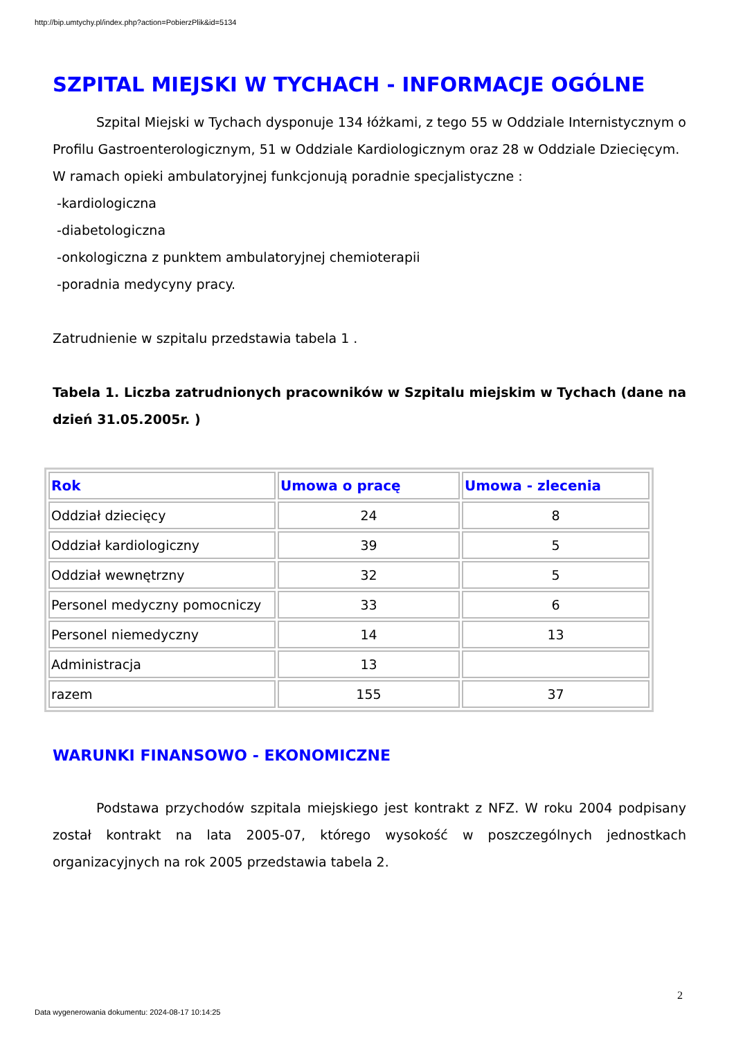http://bip.umtychy.pl/index.php?action=PobierzPlik&id=5134
SZPITAL MIEJSKI W TYCHACH - INFORMACJE OGÓLNE
Szpital Miejski w Tychach dysponuje 134 łóżkami, z tego 55 w Oddziale Internistycznym o Profilu Gastroenterologicznym, 51 w Oddziale Kardiologicznym oraz 28 w Oddziale Dziecięcym.
W ramach opieki ambulatoryjnej funkcjonują poradnie specjalistyczne :
-kardiologiczna
-diabetologiczna
-onkologiczna z punktem ambulatoryjnej chemioterapii
-poradnia medycyny pracy.
Zatrudnienie w szpitalu przedstawia tabela 1 .
Tabela 1. Liczba zatrudnionych pracowników w Szpitalu miejskim w Tychach (dane na dzień 31.05.2005r. )
| Rok | Umowa o pracę | Umowa - zlecenia |
| --- | --- | --- |
| Oddział dziecięcy | 24 | 8 |
| Oddział kardiologiczny | 39 | 5 |
| Oddział wewnętrzny | 32 | 5 |
| Personel medyczny pomocniczy | 33 | 6 |
| Personel niemedyczny | 14 | 13 |
| Administracja | 13 | |
| razem | 155 | 37 |
WARUNKI FINANSOWO - EKONOMICZNE
Podstawa przychodów szpitala miejskiego jest kontrakt z NFZ. W roku 2004 podpisany został kontrakt na lata 2005-07, którego wysokość w poszczególnych jednostkach organizacyjnych na rok 2005 przedstawia tabela 2.
2
Data wygenerowania dokumentu: 2024-08-17 10:14:25